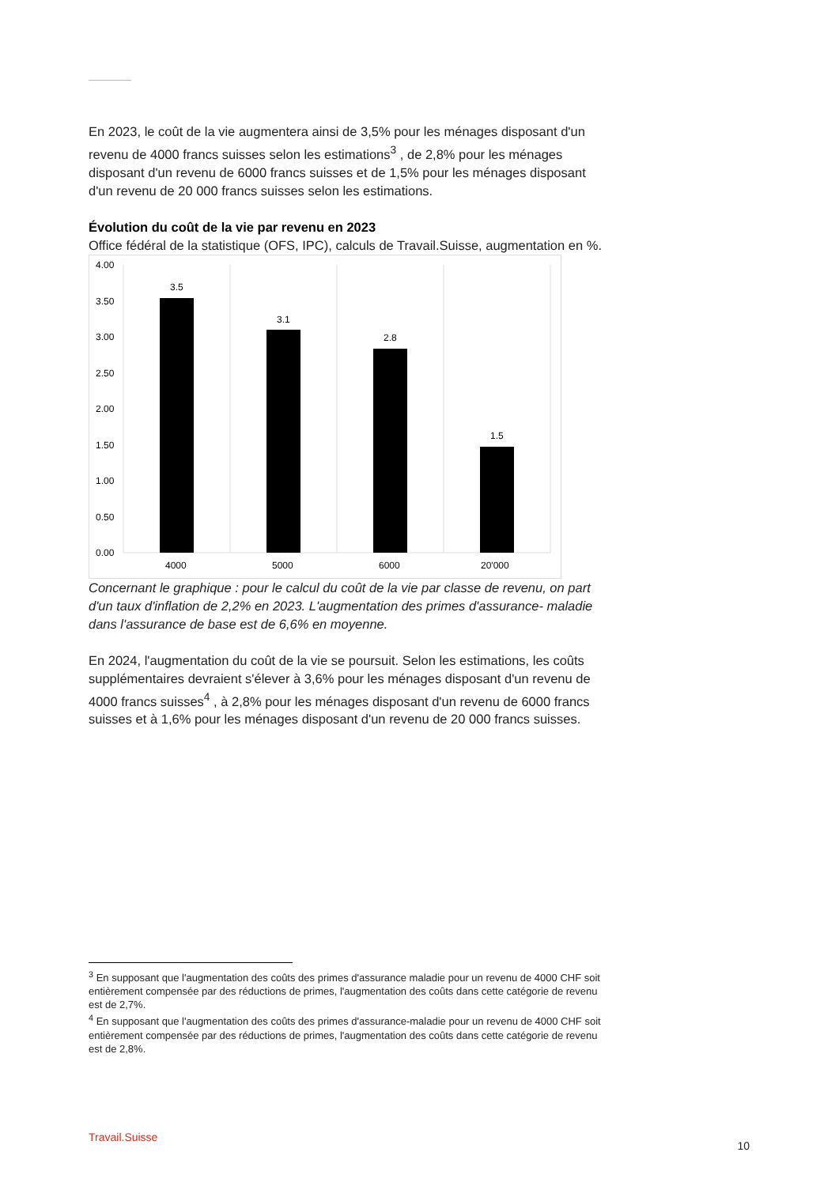En 2023, le coût de la vie augmentera ainsi de 3,5% pour les ménages disposant d'un revenu de 4000 francs suisses selon les estimations<sup>3</sup> , de 2,8% pour les ménages disposant d'un revenu de 6000 francs suisses et de 1,5% pour les ménages disposant d'un revenu de 20 000 francs suisses selon les estimations.
Évolution du coût de la vie par revenu en 2023
Office fédéral de la statistique (OFS, IPC), calculs de Travail.Suisse, augmentation en %.
4.00
3.50
3.00
2.50
2.00
1.50
1.00
0.50
0.00
3.5
3.1
2.8
1.5
4000
5000
6000
20'000
Concernant le graphique : pour le calcul du coût de la vie par classe de revenu, on part d'un taux d'inflation de 2,2% en 2023. L'augmentation des primes d'assurance- maladie dans l'assurance de base est de 6,6% en moyenne.
En 2024, l'augmentation du coût de la vie se poursuit. Selon les estimations, les coûts supplémentaires devraient s'élever à 3,6% pour les ménages disposant d'un revenu de 4000 francs suisses<sup>4</sup> , à 2,8% pour les ménages disposant d'un revenu de 6000 francs suisses et à 1,6% pour les ménages disposant d'un revenu de 20 000 francs suisses.
<sup>3</sup> En supposant que l'augmentation des coûts des primes d'assurance maladie pour un revenu de 4000 CHF soit entièrement compensée par des réductions de primes, l'augmentation des coûts dans cette catégorie de revenu est de 2,7%.
<sup>4</sup> En supposant que l'augmentation des coûts des primes d'assurance-maladie pour un revenu de 4000 CHF soit entièrement compensée par des réductions de primes, l'augmentation des coûts dans cette catégorie de revenu est de 2,8%.
Travail.Suisse 10